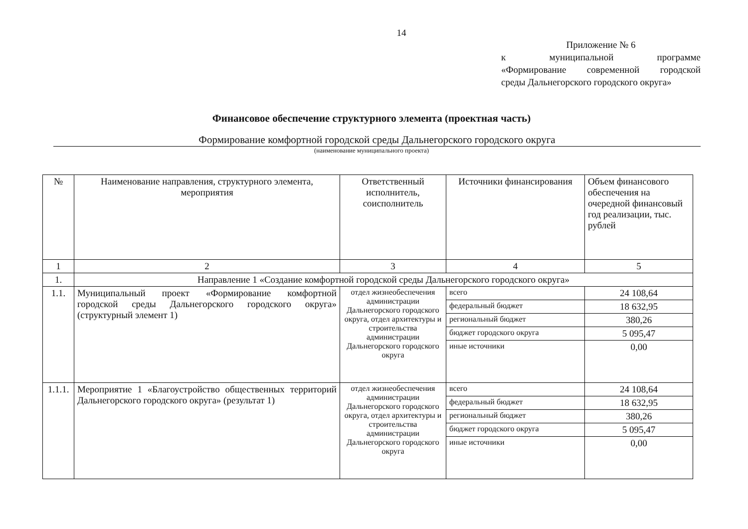14
Приложение № 6
к муниципальной программе
«Формирование современной городской
среды Дальнегорского городского округа»
Финансовое обеспечение структурного элемента (проектная часть)
Формирование комфортной городской среды Дальнегорского городского округа
(наименование муниципального проекта)
| № | Наименование направления, структурного элемента, мероприятия | Ответственный исполнитель, соисполнитель | Источники финансирования | Объем финансового обеспечения на очередной финансовый год реализации, тыс. рублей |
| --- | --- | --- | --- | --- |
| 1 | 2 | 3 | 4 | 5 |
| 1. | Направление 1 «Создание комфортной городской среды Дальнегорского городского округа» | | | |
| 1.1. | Муниципальный проект «Формирование комфортной городской среды Дальнегорского городского округа» (структурный элемент 1) | отдел жизнеобеспечения администрации Дальнегорского городского округа, отдел архитектуры и строительства администрации Дальнегорского городского округа | всего | 24 108,64 |
| | | | федеральный бюджет | 18 632,95 |
| | | | региональный бюджет | 380,26 |
| | | | бюджет городского округа | 5 095,47 |
| | | | иные источники | 0,00 |
| 1.1.1. | Мероприятие 1 «Благоустройство общественных территорий Дальнегорского городского округа» (результат 1) | отдел жизнеобеспечения администрации Дальнегорского городского округа, отдел архитектуры и строительства администрации Дальнегорского городского округа | всего | 24 108,64 |
| | | | федеральный бюджет | 18 632,95 |
| | | | региональный бюджет | 380,26 |
| | | | бюджет городского округа | 5 095,47 |
| | | | иные источники | 0,00 |